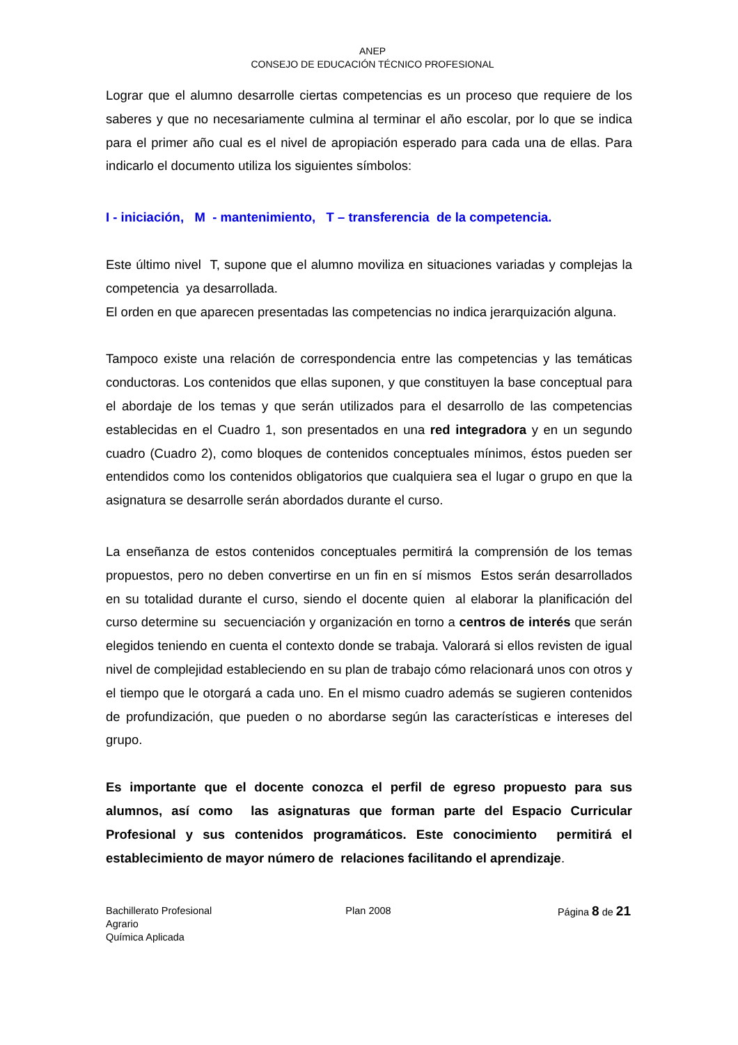ANEP
CONSEJO DE EDUCACIÓN TÉCNICO PROFESIONAL
Lograr que el alumno desarrolle ciertas competencias es un proceso que requiere de los saberes y que no necesariamente culmina al terminar el año escolar, por lo que se indica para el primer año cual es el nivel de apropiación esperado para cada una de ellas. Para indicarlo el documento utiliza los siguientes símbolos:
I - iniciación, M - mantenimiento, T – transferencia de la competencia.
Este último nivel T, supone que el alumno moviliza en situaciones variadas y complejas la competencia ya desarrollada.
El orden en que aparecen presentadas las competencias no indica jerarquización alguna.
Tampoco existe una relación de correspondencia entre las competencias y las temáticas conductoras. Los contenidos que ellas suponen, y que constituyen la base conceptual para el abordaje de los temas y que serán utilizados para el desarrollo de las competencias establecidas en el Cuadro 1, son presentados en una red integradora y en un segundo cuadro (Cuadro 2), como bloques de contenidos conceptuales mínimos, éstos pueden ser entendidos como los contenidos obligatorios que cualquiera sea el lugar o grupo en que la asignatura se desarrolle serán abordados durante el curso.
La enseñanza de estos contenidos conceptuales permitirá la comprensión de los temas propuestos, pero no deben convertirse en un fin en sí mismos Estos serán desarrollados en su totalidad durante el curso, siendo el docente quien al elaborar la planificación del curso determine su secuenciación y organización en torno a centros de interés que serán elegidos teniendo en cuenta el contexto donde se trabaja. Valorará si ellos revisten de igual nivel de complejidad estableciendo en su plan de trabajo cómo relacionará unos con otros y el tiempo que le otorgará a cada uno. En el mismo cuadro además se sugieren contenidos de profundización, que pueden o no abordarse según las características e intereses del grupo.
Es importante que el docente conozca el perfil de egreso propuesto para sus alumnos, así como las asignaturas que forman parte del Espacio Curricular Profesional y sus contenidos programáticos. Este conocimiento permitirá el establecimiento de mayor número de relaciones facilitando el aprendizaje.
Bachillerato Profesional
Agrario
Química Aplicada
Plan 2008 Página 8 de 21